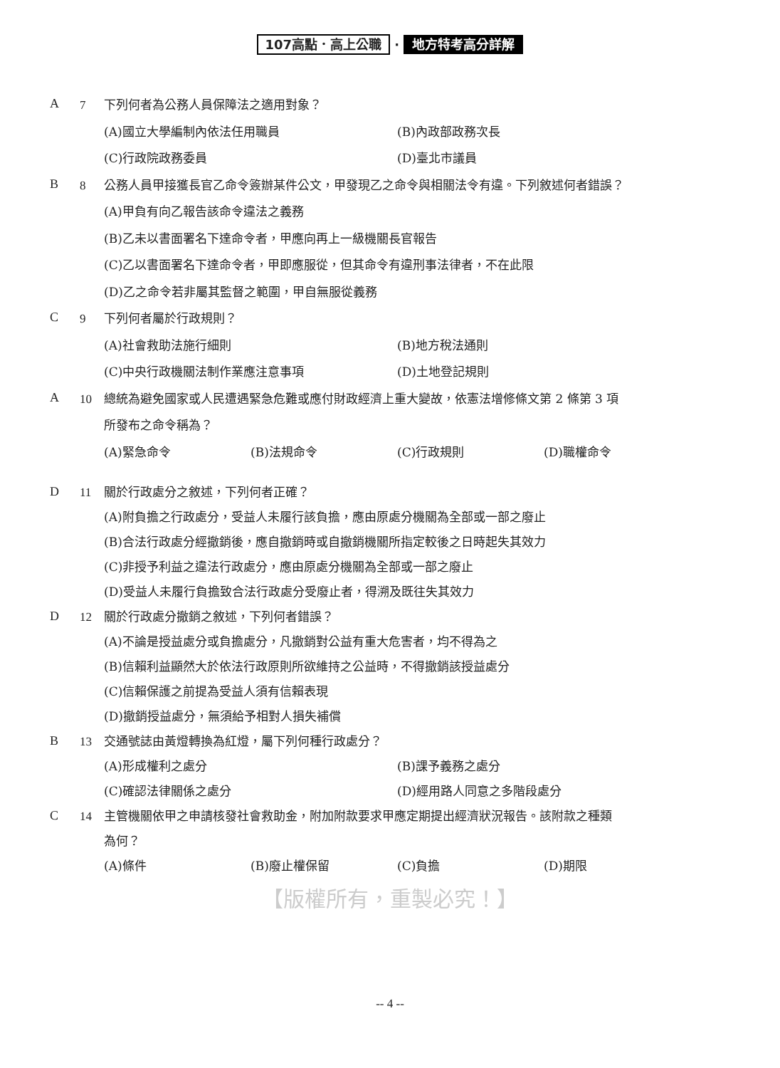107高點．高上公職 · 地方特考高分詳解
A
7 下列何者為公務人員保障法之適用對象？
(A)國立大學編制內依法任用職員
(B)內政部政務次長
(C)行政院政務委員
(D)臺北市議員
B
8 公務人員甲接獲長官乙命令簽辦某件公文，甲發現乙之命令與相關法令有違。下列敘述何者錯誤？
(A)甲負有向乙報告該命令違法之義務
(B)乙未以書面署名下達命令者，甲應向再上一級機關長官報告
(C)乙以書面署名下達命令者，甲即應服從，但其命令有違刑事法律者，不在此限
(D)乙之命令若非屬其監督之範圍，甲自無服從義務
C
9 下列何者屬於行政規則？
(A)社會救助法施行細則
(B)地方稅法通則
(C)中央行政機關法制作業應注意事項
(D)土地登記規則
A
10 總統為避免國家或人民遭遇緊急危難或應付財政經濟上重大變故，依憲法增修條文第 2 條第 3 項
所發布之命令稱為？
(A)緊急命令
(B)法規命令
(C)行政規則
(D)職權命令
D
11 關於行政處分之敘述，下列何者正確？
(A)附負擔之行政處分，受益人未履行該負擔，應由原處分機關為全部或一部之廢止
(B)合法行政處分經撤銷後，應自撤銷時或自撤銷機關所指定較後之日時起失其效力
(C)非授予利益之違法行政處分，應由原處分機關為全部或一部之廢止
(D)受益人未履行負擔致合法行政處分受廢止者，得溯及既往失其效力
D
12 關於行政處分撤銷之敘述，下列何者錯誤？
(A)不論是授益處分或負擔處分，凡撤銷對公益有重大危害者，均不得為之
(B)信賴利益顯然大於依法行政原則所欲維持之公益時，不得撤銷該授益處分
(C)信賴保護之前提為受益人須有信賴表現
(D)撤銷授益處分，無須給予相對人損失補償
B
13 交通號誌由黃燈轉換為紅燈，屬下列何種行政處分？
(A)形成權利之處分
(B)課予義務之處分
(C)確認法律關係之處分
(D)經用路人同意之多階段處分
C
14 主管機關依甲之申請核發社會救助金，附加附款要求甲應定期提出經濟狀況報告。該附款之種類
為何？
(A)條件
(B)廢止權保留
(C)負擔
(D)期限
【版權所有，重製必究！】
-- 4 --